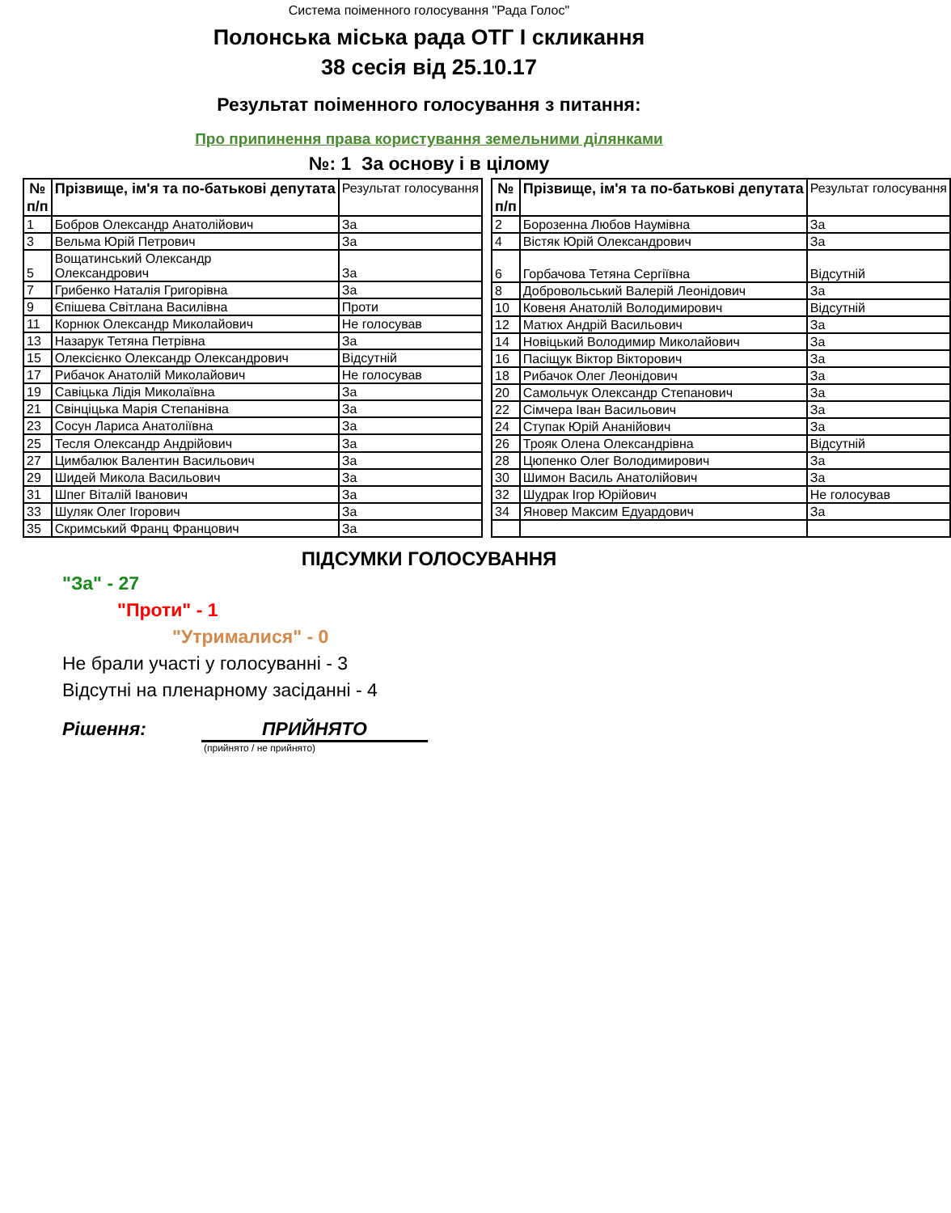Система поіменного голосування "Рада Голос"
Полонська міська рада ОТГ І скликання
38 сесія від 25.10.17
Результат поіменного голосування з питання:
Про припинення права користування земельними ділянками
№: 1 За основу і в цілому
| № п/п | Прізвище, ім'я та по-батькові депутата | Результат голосування |
| --- | --- | --- |
| 1 | Бобров Олександр Анатолійович | За |
| 3 | Вельма Юрій Петрович | За |
| 5 | Вощатинський Олександр Олександрович | За |
| 7 | Грибенко Наталія Григорівна | За |
| 9 | Єпішева Світлана Василівна | Проти |
| 11 | Корнюк Олександр Миколайович | Не голосував |
| 13 | Назарук Тетяна Петрівна | За |
| 15 | Олексієнко Олександр Олександрович | Відсутній |
| 17 | Рибачок Анатолій Миколайович | Не голосував |
| 19 | Савіцька Лідія Миколаївна | За |
| 21 | Свінціцька Марія Степанівна | За |
| 23 | Сосун Лариса Анатоліївна | За |
| 25 | Тесля Олександр Андрійович | За |
| 27 | Цимбалюк Валентин Васильович | За |
| 29 | Шидей Микола Васильович | За |
| 31 | Шпег Віталій Іванович | За |
| 33 | Шуляк Олег Ігорович | За |
| 35 | Скримський Франц Францович | За |
| № п/п | Прізвище, ім'я та по-батькові депутата | Результат голосування |
| --- | --- | --- |
| 2 | Борозенна Любов Наумівна | За |
| 4 | Вістяк Юрій Олександрович | За |
| 6 | Горбачова Тетяна Сергіївна | Відсутній |
| 8 | Добровольський Валерій Леонідович | За |
| 10 | Ковеня Анатолій Володимирович | Відсутній |
| 12 | Матюх Андрій Васильович | За |
| 14 | Новіцький Володимир Миколайович | За |
| 16 | Пасіщук Віктор Вікторович | За |
| 18 | Рибачок Олег Леонідович | За |
| 20 | Самольчук Олександр Степанович | За |
| 22 | Сімчера Іван Васильович | За |
| 24 | Ступак Юрій Ананійович | За |
| 26 | Трояк Олена Олександрівна | Відсутній |
| 28 | Цюпенко Олег Володимирович | За |
| 30 | Шимон Василь Анатолійович | За |
| 32 | Шудрак Ігор Юрійович | Не голосував |
| 34 | Яновер Максим Едуардович | За |
ПІДСУМКИ ГОЛОСУВАННЯ
"За" - 27
"Проти" - 1
"Утрималися" - 0
Не брали участі у голосуванні - 3
Відсутні на пленарному засіданні - 4
Рішення: ПРИЙНЯТО
(прийнято / не прийнято)